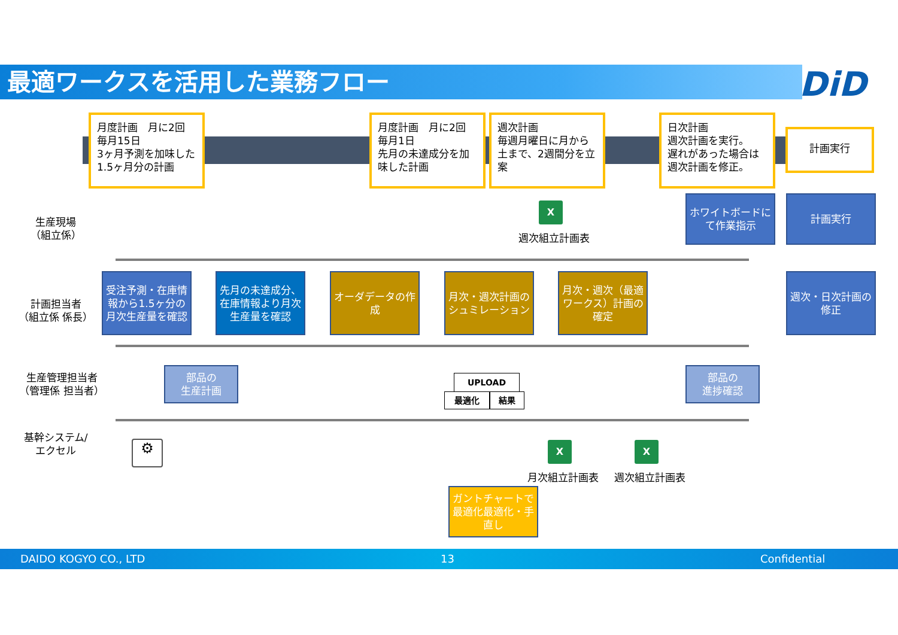最適ワークスを活用した業務フロー DiD
月度計画　月に2回
毎月15日
3ヶ月予測を加味した
1.5ヶ月分の計画
月度計画　月に2回
毎月1日
先月の未達成分を加味した計画
週次計画
毎週月曜日に月から土まで、2週間分を立案
日次計画
週次計画を実行。
遅れがあった場合は週次計画を修正。
計画実行
生産現場
（組立係）
計画担当者
（組立係 係長）
生産管理担当者
（管理係 担当者）
基幹システム/
エクセル
X
週次組立計画表
ホワイトボードにて作業指示
計画実行
受注予測・在庫情報から1.5ヶ分の月次生産量を確認
先月の未達成分、在庫情報より月次生産量を確認
オーダデータの作成
月次・週次計画のシュミレーション
月次・週次（最適ワークス）計画の確定
週次・日次計画の修正
部品の
生産計画
部品の
進捗確認
UPLOAD
最適化 結果
⚙ X X
月次組立計画表 週次組立計画表
ガントチャートで最適化最適化・手直し
DAIDO KOGYO CO., LTD 13 Confidential